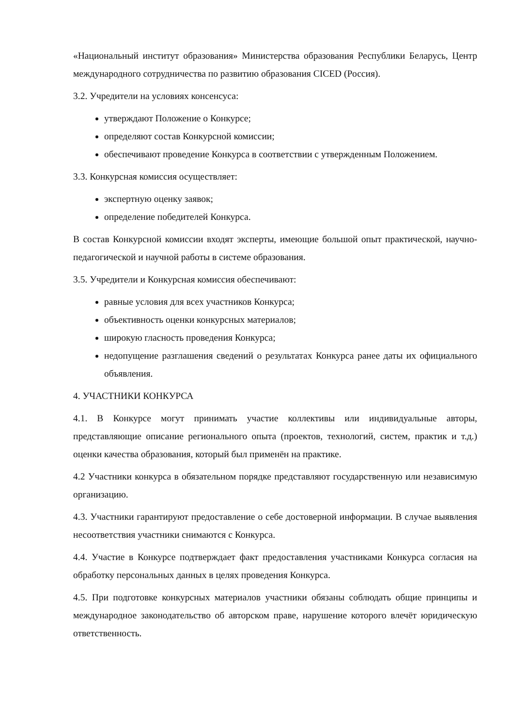«Национальный институт образования» Министерства образования Республики Беларусь, Центр международного сотрудничества по развитию образования CICED (Россия).
3.2. Учредители на условиях консенсуса:
утверждают Положение о Конкурсе;
определяют состав Конкурсной комиссии;
обеспечивают проведение Конкурса в соответствии с утвержденным Положением.
3.3. Конкурсная комиссия осуществляет:
экспертную оценку заявок;
определение победителей Конкурса.
В состав Конкурсной комиссии входят эксперты, имеющие большой опыт практической, научно-педагогической и научной работы в системе образования.
3.5. Учредители и Конкурсная комиссия обеспечивают:
равные условия для всех участников Конкурса;
объективность оценки конкурсных материалов;
широкую гласность проведения Конкурса;
недопущение разглашения сведений о результатах Конкурса ранее даты их официального объявления.
4. УЧАСТНИКИ КОНКУРСА
4.1. В Конкурсе могут принимать участие коллективы или индивидуальные авторы, представляющие описание регионального опыта (проектов, технологий, систем, практик и т.д.) оценки качества образования, который был применён на практике.
4.2 Участники конкурса в обязательном порядке представляют государственную или независимую организацию.
4.3. Участники гарантируют предоставление о себе достоверной информации. В случае выявления несоответствия участники снимаются с Конкурса.
4.4. Участие в Конкурсе подтверждает факт предоставления участниками Конкурса согласия на обработку персональных данных в целях проведения Конкурса.
4.5. При подготовке конкурсных материалов участники обязаны соблюдать общие принципы и международное законодательство об авторском праве, нарушение которого влечёт юридическую ответственность.